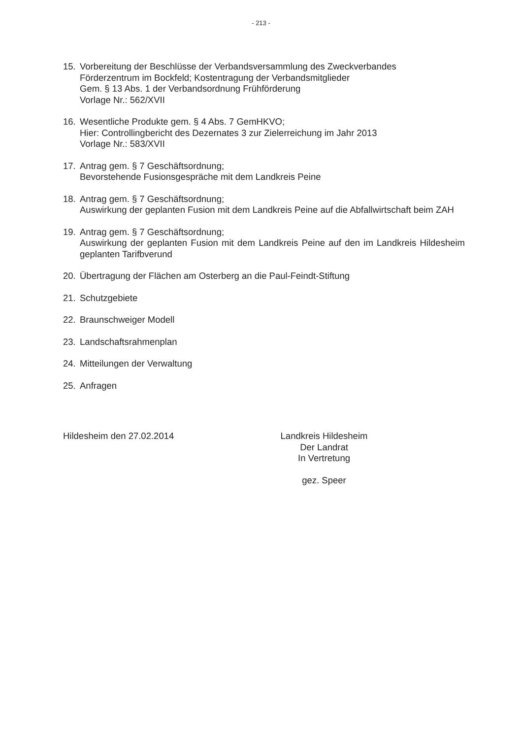- 213 -
15. Vorbereitung der Beschlüsse der Verbandsversammlung des Zweckverbandes
Förderzentrum im Bockfeld; Kostentragung der Verbandsmitglieder
Gem. § 13 Abs. 1 der Verbandsordnung Frühförderung
Vorlage Nr.: 562/XVII
16. Wesentliche Produkte gem. § 4 Abs. 7 GemHKVO;
Hier: Controllingbericht des Dezernates 3 zur Zielerreichung im Jahr 2013
Vorlage Nr.: 583/XVII
17. Antrag gem. § 7 Geschäftsordnung;
Bevorstehende Fusionsgespräche mit dem Landkreis Peine
18. Antrag gem. § 7 Geschäftsordnung;
Auswirkung der geplanten Fusion mit dem Landkreis Peine auf die Abfallwirtschaft beim ZAH
19. Antrag gem. § 7 Geschäftsordnung;
Auswirkung der geplanten Fusion mit dem Landkreis Peine auf den im Landkreis Hildesheim geplanten Tarifbverund
20. Übertragung der Flächen am Osterberg an die Paul-Feindt-Stiftung
21. Schutzgebiete
22. Braunschweiger Modell
23. Landschaftsrahmenplan
24. Mitteilungen der Verwaltung
25. Anfragen
Hildesheim den 27.02.2014 Landkreis Hildesheim
Der Landrat
In Vertretung
gez. Speer